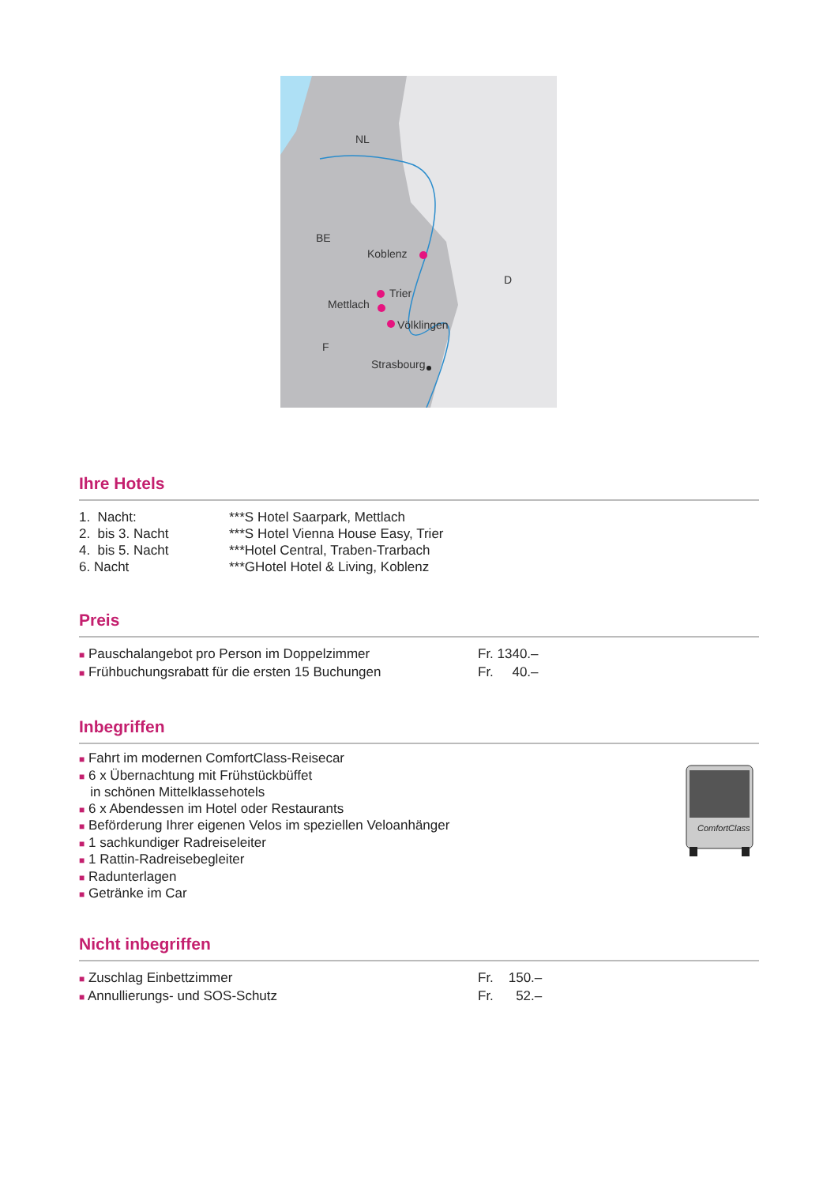Koblenz
Trier
Mettlach
Völklingen
Strasbourg
NL
BE
D
F
Ihre Hotels
| 1. Nacht: | ***S Hotel Saarpark, Mettlach |
| 2. bis 3. Nacht | ***S Hotel Vienna House Easy, Trier |
| 4. bis 5. Nacht | ***Hotel Central, Traben-Trarbach |
| 6. Nacht | ***GHotel Hotel & Living, Koblenz |
Preis
| ■ Pauschalangebot pro Person im Doppelzimmer | Fr. 1340.– |
| ■ Frühbuchungsrabatt für die ersten 15 Buchungen | Fr. 40.– |
Inbegriffen
■ Fahrt im modernen ComfortClass-Reisecar
■ 6 x Übernachtung mit Frühstückbüffet
in schönen Mittelklassehotels
■ 6 x Abendessen im Hotel oder Restaurants
■ Beförderung Ihrer eigenen Velos im speziellen Veloanhänger
■ 1 sachkundiger Radreiseleiter
■ 1 Rattin-Radreisebegleiter
■ Radunterlagen
■ Getränke im Car
ComfortClass
Nicht inbegriffen
| ■ Zuschlag Einbettzimmer | Fr. 150.– |
| ■ Annullierungs- und SOS-Schutz | Fr. 52.– |